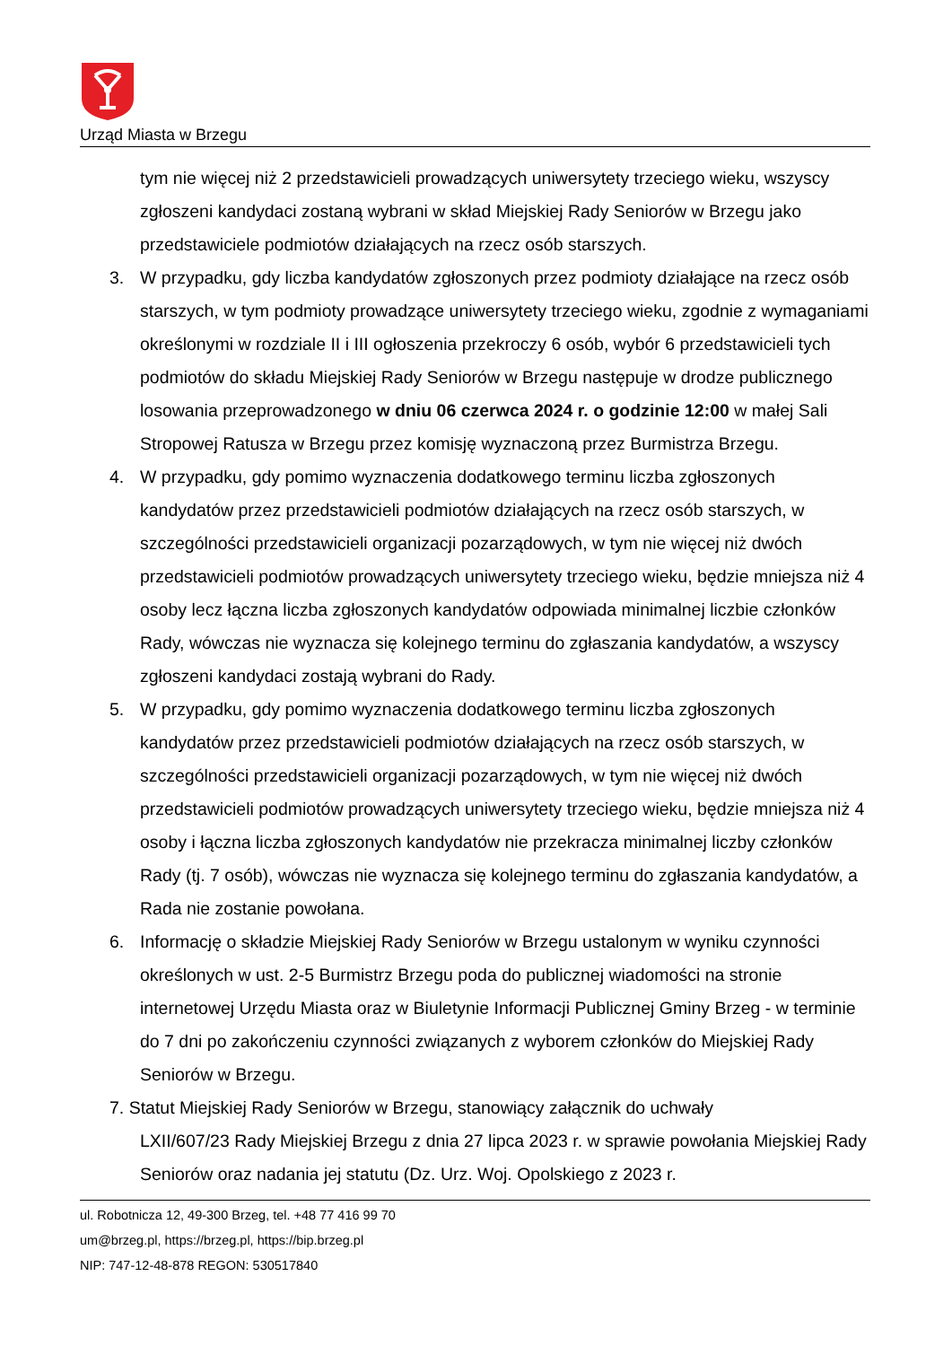Urząd Miasta w Brzegu
tym nie więcej niż 2 przedstawicieli prowadzących uniwersytety trzeciego wieku, wszyscy zgłoszeni kandydaci zostaną wybrani w skład Miejskiej Rady Seniorów w Brzegu jako przedstawiciele podmiotów działających na rzecz osób starszych.
3. W przypadku, gdy liczba kandydatów zgłoszonych przez podmioty działające na rzecz osób starszych, w tym podmioty prowadzące uniwersytety trzeciego wieku, zgodnie z wymaganiami określonymi w rozdziale II i III ogłoszenia przekroczy 6 osób, wybór 6 przedstawicieli tych podmiotów do składu Miejskiej Rady Seniorów w Brzegu następuje w drodze publicznego losowania przeprowadzonego w dniu 06 czerwca 2024 r. o godzinie 12:00 w małej Sali Stropowej Ratusza w Brzegu przez komisję wyznaczoną przez Burmistrza Brzegu.
4. W przypadku, gdy pomimo wyznaczenia dodatkowego terminu liczba zgłoszonych kandydatów przez przedstawicieli podmiotów działających na rzecz osób starszych, w szczególności przedstawicieli organizacji pozarządowych, w tym nie więcej niż dwóch przedstawicieli podmiotów prowadzących uniwersytety trzeciego wieku, będzie mniejsza niż 4 osoby lecz łączna liczba zgłoszonych kandydatów odpowiada minimalnej liczbie członków Rady, wówczas nie wyznacza się kolejnego terminu do zgłaszania kandydatów, a wszyscy zgłoszeni kandydaci zostają wybrani do Rady.
5. W przypadku, gdy pomimo wyznaczenia dodatkowego terminu liczba zgłoszonych kandydatów przez przedstawicieli podmiotów działających na rzecz osób starszych, w szczególności przedstawicieli organizacji pozarządowych, w tym nie więcej niż dwóch przedstawicieli podmiotów prowadzących uniwersytety trzeciego wieku, będzie mniejsza niż 4 osoby i łączna liczba zgłoszonych kandydatów nie przekracza minimalnej liczby członków Rady (tj. 7 osób), wówczas nie wyznacza się kolejnego terminu do zgłaszania kandydatów, a Rada nie zostanie powołana.
6. Informację o składzie Miejskiej Rady Seniorów w Brzegu ustalonym w wyniku czynności określonych w ust. 2-5 Burmistrz Brzegu poda do publicznej wiadomości na stronie internetowej Urzędu Miasta oraz w Biuletynie Informacji Publicznej Gminy Brzeg - w terminie do 7 dni po zakończeniu czynności związanych z wyborem członków do Miejskiej Rady Seniorów w Brzegu.
7. Statut Miejskiej Rady Seniorów w Brzegu, stanowiący załącznik do uchwały
LXII/607/23 Rady Miejskiej Brzegu z dnia 27 lipca 2023 r. w sprawie powołania Miejskiej Rady Seniorów oraz nadania jej statutu (Dz. Urz. Woj. Opolskiego z 2023 r.
ul. Robotnicza 12, 49-300 Brzeg, tel. +48 77 416 99 70
um@brzeg.pl, https://brzeg.pl, https://bip.brzeg.pl
NIP: 747-12-48-878 REGON: 530517840